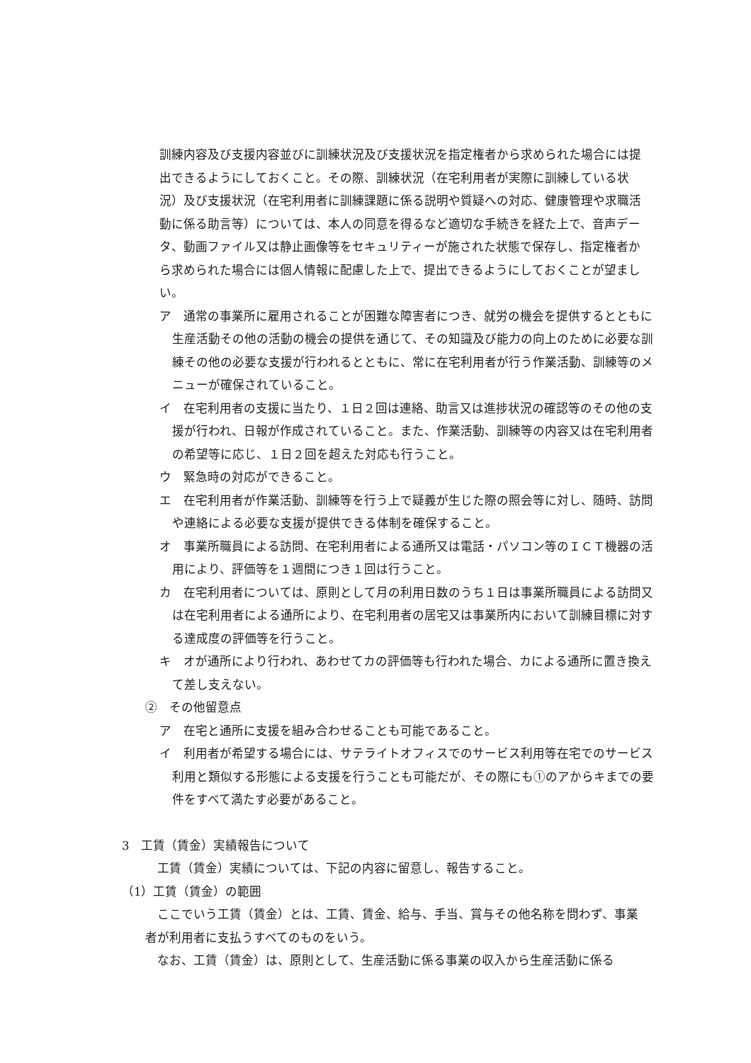訓練内容及び支援内容並びに訓練状況及び支援状況を指定権者から求められた場合には提出できるようにしておくこと。その際、訓練状況（在宅利用者が実際に訓練している状況）及び支援状況（在宅利用者に訓練課題に係る説明や質疑への対応、健康管理や求職活動に係る助言等）については、本人の同意を得るなど適切な手続きを経た上で、音声データ、動画ファイル又は静止画像等をセキュリティーが施された状態で保存し、指定権者から求められた場合には個人情報に配慮した上で、提出できるようにしておくことが望ましい。
ア　通常の事業所に雇用されることが困難な障害者につき、就労の機会を提供するとともに生産活動その他の活動の機会の提供を通じて、その知識及び能力の向上のために必要な訓練その他の必要な支援が行われるとともに、常に在宅利用者が行う作業活動、訓練等のメニューが確保されていること。
イ　在宅利用者の支援に当たり、１日２回は連絡、助言又は進捗状況の確認等のその他の支援が行われ、日報が作成されていること。また、作業活動、訓練等の内容又は在宅利用者の希望等に応じ、１日２回を超えた対応も行うこと。
ウ　緊急時の対応ができること。
エ　在宅利用者が作業活動、訓練等を行う上で疑義が生じた際の照会等に対し、随時、訪問や連絡による必要な支援が提供できる体制を確保すること。
オ　事業所職員による訪問、在宅利用者による通所又は電話・パソコン等のＩＣＴ機器の活用により、評価等を１週間につき１回は行うこと。
カ　在宅利用者については、原則として月の利用日数のうち１日は事業所職員による訪問又は在宅利用者による通所により、在宅利用者の居宅又は事業所内において訓練目標に対する達成度の評価等を行うこと。
キ　オが通所により行われ、あわせてカの評価等も行われた場合、カによる通所に置き換えて差し支えない。
②　その他留意点
ア　在宅と通所に支援を組み合わせることも可能であること。
イ　利用者が希望する場合には、サテライトオフィスでのサービス利用等在宅でのサービス利用と類似する形態による支援を行うことも可能だが、その際にも①のアからキまでの要件をすべて満たす必要があること。
3　工賃（賃金）実績報告について
　工賃（賃金）実績については、下記の内容に留意し、報告すること。
（1）工賃（賃金）の範囲
　ここでいう工賃（賃金）とは、工賃、賃金、給与、手当、賞与その他名称を問わず、事業者が利用者に支払うすべてのものをいう。
　なお、工賃（賃金）は、原則として、生産活動に係る事業の収入から生産活動に係る